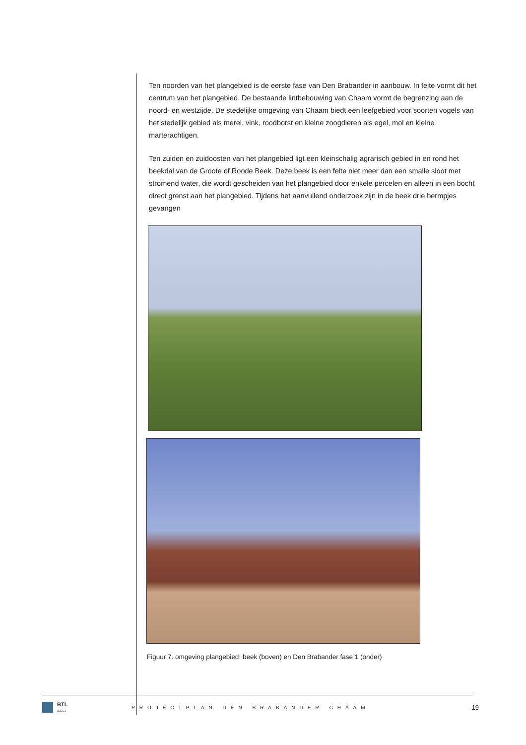Ten noorden van het plangebied is de eerste fase van Den Brabander in aanbouw. In feite vormt dit het centrum van het plangebied. De bestaande lintbebouwing van Chaam vormt de begrenzing aan de noord- en westzijde. De stedelijke omgeving van Chaam biedt een leefgebied voor soorten vogels van het stedelijk gebied als merel, vink, roodborst en kleine zoogdieren als egel, mol en kleine marterachtigen.
Ten zuiden en zuidoosten van het plangebied ligt een kleinschalig agrarisch gebied in en rond het beekdal van de Groote of Roode Beek. Deze beek is een feite niet meer dan een smalle sloot met stromend water, die wordt gescheiden van het plangebied door enkele percelen en alleen in een bocht direct grenst aan het plangebied. Tijdens het aanvullend onderzoek zijn in de beek drie bermpjes gevangen
Figuur 7. omgeving plangebied: beek (boven) en Den Brabander fase 1 (onder)
BTL
Advies
PROJECTPLAN DEN BRABANDER CHAAM
19